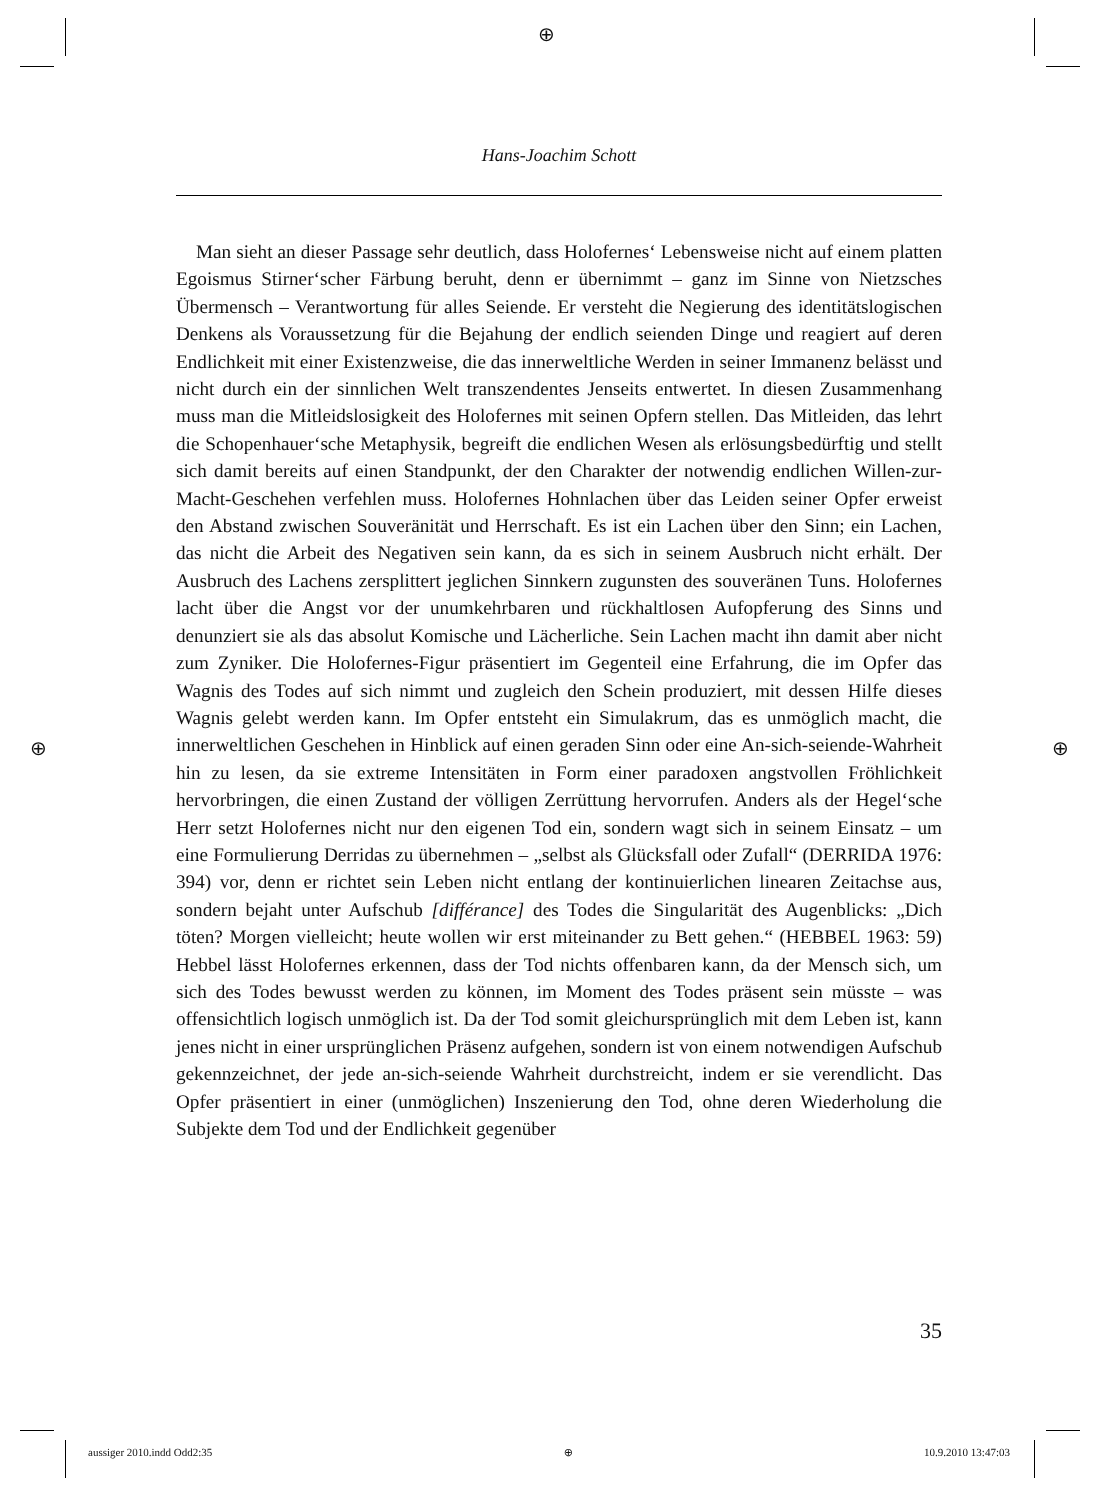⊕
⊕ ⊕
Hans-Joachim Schott
Man sieht an dieser Passage sehr deutlich, dass Holofernes‘ Lebensweise nicht auf einem platten Egoismus Stirner‘scher Färbung beruht, denn er übernimmt – ganz im Sinne von Nietzsches Übermensch – Verantwortung für alles Seiende. Er versteht die Negierung des identitätslogischen Denkens als Voraussetzung für die Bejahung der endlich seienden Dinge und reagiert auf deren Endlichkeit mit einer Existenzweise, die das innerweltliche Werden in seiner Immanenz belässt und nicht durch ein der sinnlichen Welt transzendentes Jenseits entwertet. In diesen Zusammenhang muss man die Mitleidslosigkeit des Holofernes mit seinen Opfern stellen. Das Mitleiden, das lehrt die Schopenhauer‘sche Metaphysik, begreift die endlichen Wesen als erlösungsbedürftig und stellt sich damit bereits auf einen Standpunkt, der den Charakter der notwendig endlichen Willen-zur-Macht-Geschehen verfehlen muss. Holofernes Hohnlachen über das Leiden seiner Opfer erweist den Abstand zwischen Souveränität und Herrschaft. Es ist ein Lachen über den Sinn; ein Lachen, das nicht die Arbeit des Negativen sein kann, da es sich in seinem Ausbruch nicht erhält. Der Ausbruch des Lachens zersplittert jeglichen Sinnkern zugunsten des souveränen Tuns. Holofernes lacht über die Angst vor der unumkehrbaren und rückhaltlosen Aufopferung des Sinns und denunziert sie als das absolut Komische und Lächerliche. Sein Lachen macht ihn damit aber nicht zum Zyniker. Die Holofernes-Figur präsentiert im Gegenteil eine Erfahrung, die im Opfer das Wagnis des Todes auf sich nimmt und zugleich den Schein produziert, mit dessen Hilfe dieses Wagnis gelebt werden kann. Im Opfer entsteht ein Simulakrum, das es unmöglich macht, die innerweltlichen Geschehen in Hinblick auf einen geraden Sinn oder eine An-sich-seiende-Wahrheit hin zu lesen, da sie extreme Intensitäten in Form einer paradoxen angstvollen Fröhlichkeit hervorbringen, die einen Zustand der völligen Zerrüttung hervorrufen. Anders als der Hegel‘sche Herr setzt Holofernes nicht nur den eigenen Tod ein, sondern wagt sich in seinem Einsatz – um eine Formulierung Derridas zu übernehmen – „selbst als Glücksfall oder Zufall“ (DERRIDA 1976: 394) vor, denn er richtet sein Leben nicht entlang der kontinuierlichen linearen Zeitachse aus, sondern bejaht unter Aufschub [différance] des Todes die Singularität des Augenblicks: „Dich töten? Morgen vielleicht; heute wollen wir erst miteinander zu Bett gehen.“ (HEBBEL 1963: 59) Hebbel lässt Holofernes erkennen, dass der Tod nichts offenbaren kann, da der Mensch sich, um sich des Todes bewusst werden zu können, im Moment des Todes präsent sein müsste – was offensichtlich logisch unmöglich ist. Da der Tod somit gleichursprünglich mit dem Leben ist, kann jenes nicht in einer ursprünglichen Präsenz aufgehen, sondern ist von einem notwendigen Aufschub gekennzeichnet, der jede an-sich-seiende Wahrheit durchstreicht, indem er sie verendlicht. Das Opfer präsentiert in einer (unmöglichen) Inszenierung den Tod, ohne deren Wiederholung die Subjekte dem Tod und der Endlichkeit gegenüber
35
aussiger 2010.indd Odd2:35 ⊕ 10.9.2010 13:47:03